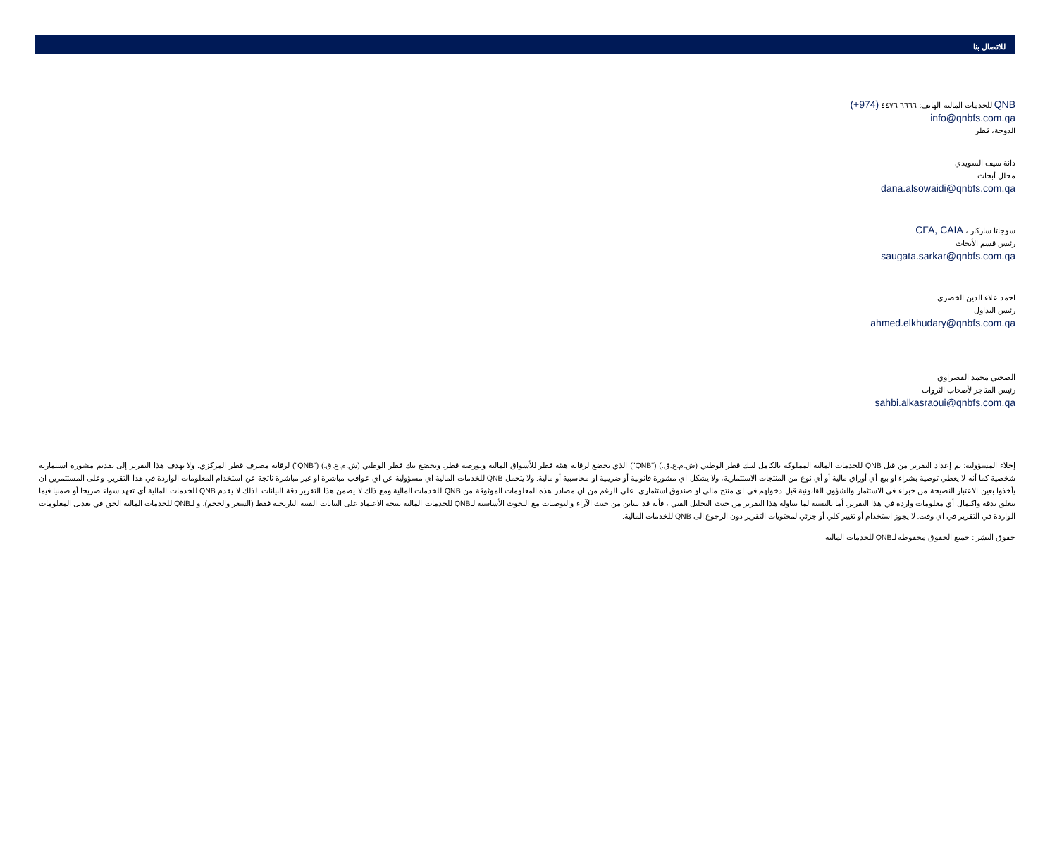للاتصال بنا
QNB للخدمات المالية الهاتف: ٦٦٦٦ ٤٤٧٦ (974+)
info@qnbfs.com.qa
الدوحة، قطر
دانة سيف السويدي
محلل أبحاث
dana.alsowaidi@qnbfs.com.qa
سوجاتا ساركار ، CFA, CAIA
رئيس قسم الأبحاث
saugata.sarkar@qnbfs.com.qa
احمد علاء الدين الخضري
رئيس التداول
ahmed.elkhudary@qnbfs.com.qa
الصحبي محمد القصراوي
رئيس المتاجر لأصحاب الثروات
sahbi.alkasraoui@qnbfs.com.qa
إخلاء المسؤولية: تم إعداد التقرير من قبل QNB للخدمات المالية المملوكة بالكامل لبنك قطر الوطني (ش.م.ع.ق.) ("QNB") الذي يخضع لرقابة هيئة قطر للأسواق المالية وبورصة قطر. ويخضع بنك قطر الوطني (ش.م.ع.ق.) ("QNB") لرقابة مصرف قطر المركزي. ولا يهدف هذا التقرير إلى تقديم مشورة استثمارية شخصية كما أنه لا يعطي توصية بشراء او بيع أي أوراق مالية أو أي نوع من المنتجات الاستثمارية، ولا يشكل اي مشورة قانونية أو ضريبية او محاسبية أو مالية. ولا يتحمل QNB للخدمات المالية اي مسؤولية عن اي عواقب مباشرة او غير مباشرة ناتجة عن استخدام المعلومات الواردة في هذا التقرير. وعلى المستثمرين ان يأخذوا بعين الاعتبار النصيحة من خبراء في الاستثمار والشؤون القانونية قبل دخولهم في اي منتج مالي او صندوق استثماري. على الرغم من ان مصادر هذه المعلومات الموثوقة من QNB للخدمات المالية ومع ذلك لا يضمن هذا التقرير دقة البيانات. لذلك لا يقدم QNB للخدمات المالية أي تعهد سواء صريحا أو ضمنيا فيما يتعلق بدقة واكتمال أي معلومات واردة في هذا التقرير. أما بالنسبة لما يتناوله هذا التقرير من حيث التحليل الفني ، فأنه قد يتباين من حيث الآراء والتوصيات مع البحوث الأساسية لـQNB للخدمات المالية نتيجة الاعتماد على البيانات الفنية التاريخية فقط (السعر والحجم). و لـQNB للخدمات المالية الحق في تعديل المعلومات الواردة في التقرير في اي وقت. لا يجوز استخدام أو تغيير كلي أو جزئي لمحتويات التقرير دون الرجوع الى QNB للخدمات المالية.
حقوق النشر : جميع الحقوق محفوظة لـQNB للخدمات المالية